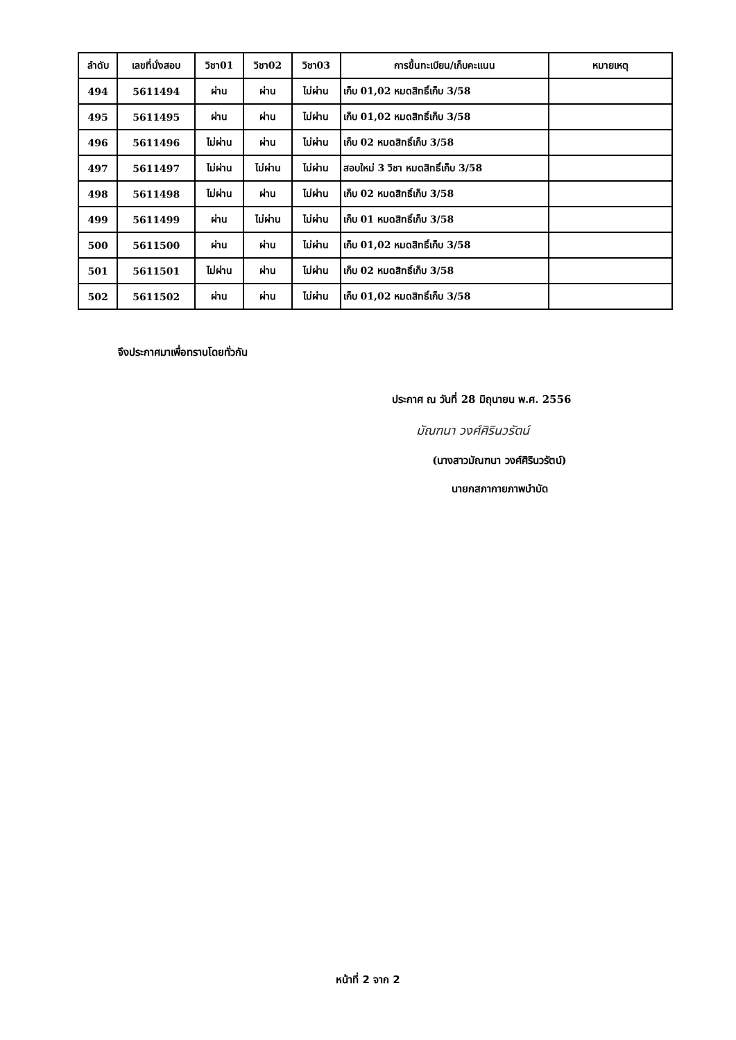| ลำดับ | เลขที่นั่งสอบ | วิชา01 | วิชา02 | วิชา03 | การขึ้นทะเบียน/เก็บคะแนน | หมายเหตุ |
| --- | --- | --- | --- | --- | --- | --- |
| 494 | 5611494 | ผ่าน | ผ่าน | ไม่ผ่าน | เก็บ 01,02 หมดสิทธิ์เก็บ 3/58 | |
| 495 | 5611495 | ผ่าน | ผ่าน | ไม่ผ่าน | เก็บ 01,02 หมดสิทธิ์เก็บ 3/58 | |
| 496 | 5611496 | ไม่ผ่าน | ผ่าน | ไม่ผ่าน | เก็บ 02 หมดสิทธิ์เก็บ 3/58 | |
| 497 | 5611497 | ไม่ผ่าน | ไม่ผ่าน | ไม่ผ่าน | สอบใหม่ 3 วิชา หมดสิทธิ์เก็บ 3/58 | |
| 498 | 5611498 | ไม่ผ่าน | ผ่าน | ไม่ผ่าน | เก็บ 02 หมดสิทธิ์เก็บ 3/58 | |
| 499 | 5611499 | ผ่าน | ไม่ผ่าน | ไม่ผ่าน | เก็บ 01 หมดสิทธิ์เก็บ 3/58 | |
| 500 | 5611500 | ผ่าน | ผ่าน | ไม่ผ่าน | เก็บ 01,02 หมดสิทธิ์เก็บ 3/58 | |
| 501 | 5611501 | ไม่ผ่าน | ผ่าน | ไม่ผ่าน | เก็บ 02 หมดสิทธิ์เก็บ 3/58 | |
| 502 | 5611502 | ผ่าน | ผ่าน | ไม่ผ่าน | เก็บ 01,02 หมดสิทธิ์เก็บ 3/58 | |
จึงประกาศมาเพื่อทราบโดยทั่วกัน
ประกาศ ณ วันที่ 28 มิถุนายน พ.ศ. 2556
มัณฑนา วงศ์ศิรินวรัตน์
(นางสาวมัณฑนา วงศ์ศิรินวรัตน์)
นายกสภากายภาพบำบัด
หน้าที่ 2 จาก 2